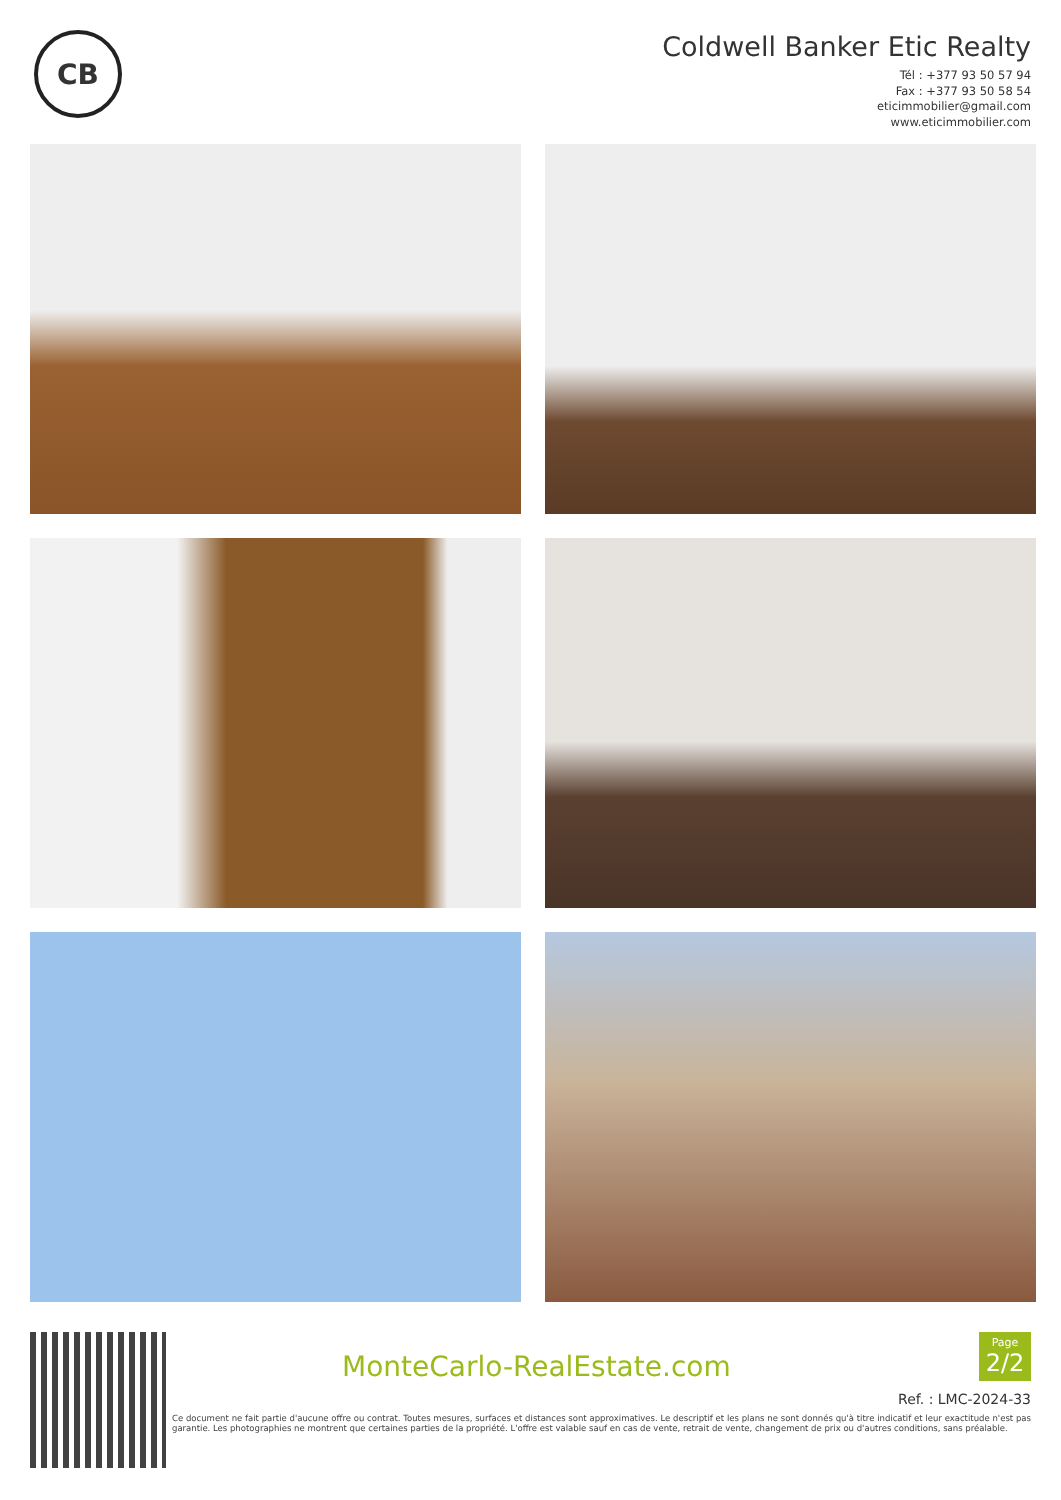CB
Coldwell Banker Etic Realty
Tél : +377 93 50 57 94
Fax : +377 93 50 58 54
eticimmobilier@gmail.com
www.eticimmobilier.com
MonteCarlo-RealEstate.com
Page
2/2
Ref. : LMC-2024-33
Ce document ne fait partie d'aucune offre ou contrat. Toutes mesures, surfaces et distances sont approximatives. Le descriptif et les plans ne sont donnés qu'à titre indicatif et leur exactitude n'est pas garantie. Les photographies ne montrent que certaines parties de la propriété. L'offre est valable sauf en cas de vente, retrait de vente, changement de prix ou d'autres conditions, sans préalable.